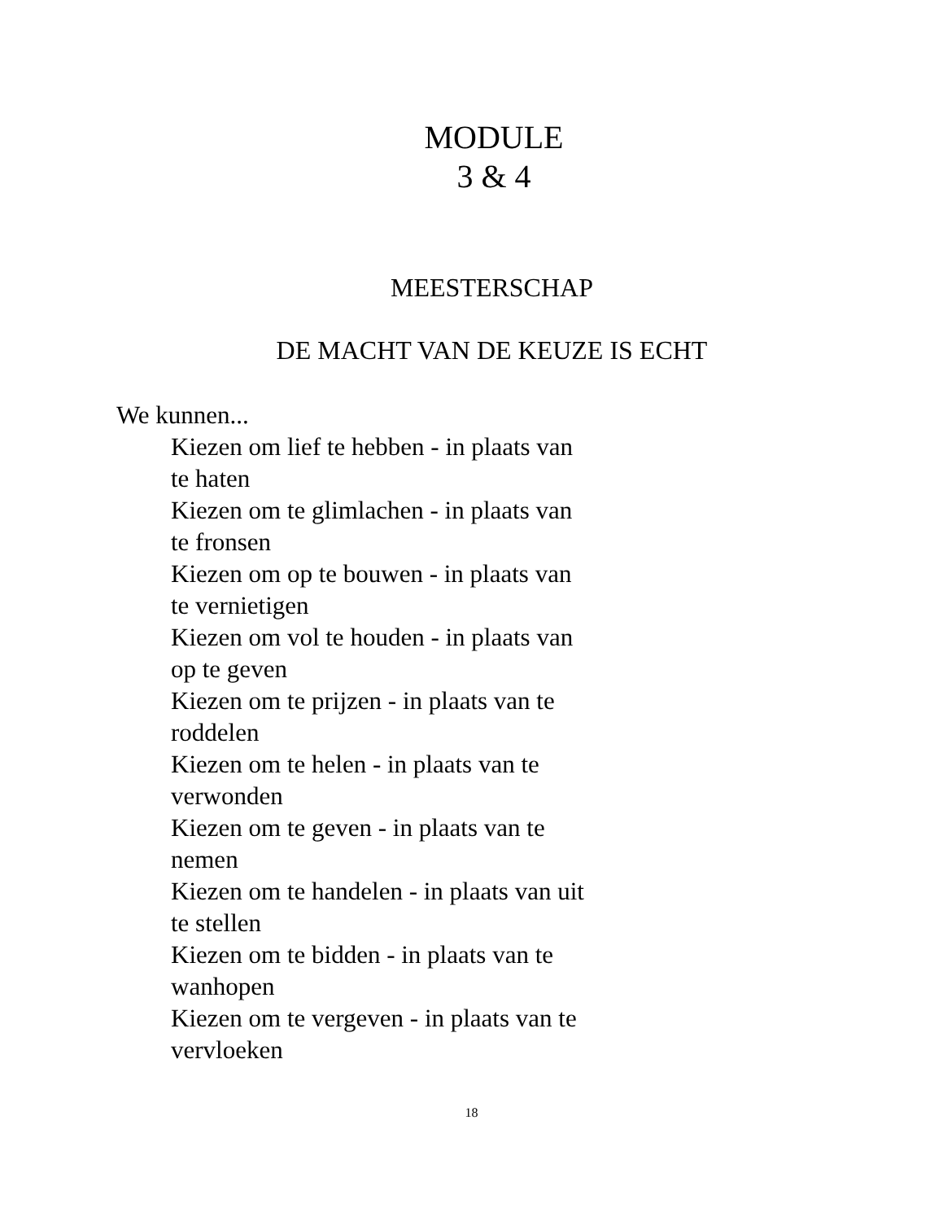MODULE
3 & 4
MEESTERSCHAP
DE MACHT VAN DE KEUZE IS ECHT
We kunnen...
Kiezen om lief te hebben - in plaats van te haten
Kiezen om te glimlachen - in plaats van te fronsen
Kiezen om op te bouwen - in plaats van te vernietigen
Kiezen om vol te houden - in plaats van op te geven
Kiezen om te prijzen - in plaats van te roddelen
Kiezen om te helen - in plaats van te verwonden
Kiezen om te geven - in plaats van te nemen
Kiezen om te handelen - in plaats van uit te stellen
Kiezen om te bidden - in plaats van te wanhopen
Kiezen om te vergeven - in plaats van te vervloeken
18